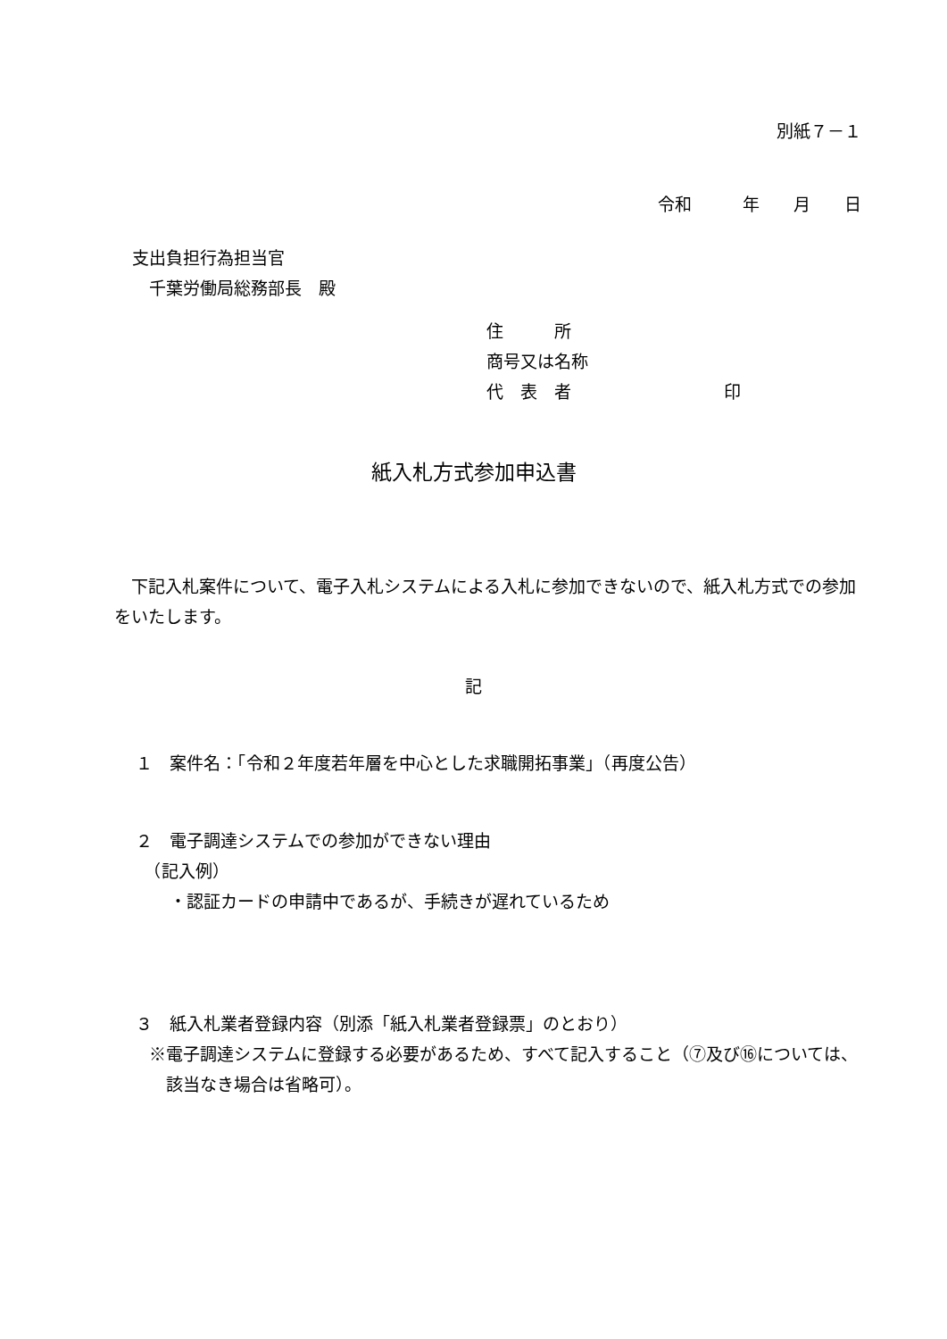別紙７－１
令和　　　年　　月　　日
支出負担行為担当官
　千葉労働局総務部長　殿
住　　　所
商号又は名称
代　表　者　　　　　　　　　印
紙入札方式参加申込書
　下記入札案件について、電子入札システムによる入札に参加できないので、紙入札方式での参加をいたします。
記
１　案件名：「令和２年度若年層を中心とした求職開拓事業」（再度公告）
２　電子調達システムでの参加ができない理由
　（記入例）
　　・認証カードの申請中であるが、手続きが遅れているため
３　紙入札業者登録内容（別添「紙入札業者登録票」のとおり）
※電子調達システムに登録する必要があるため、すべて記入すること（⑦及び⑯については、該当なき場合は省略可）。